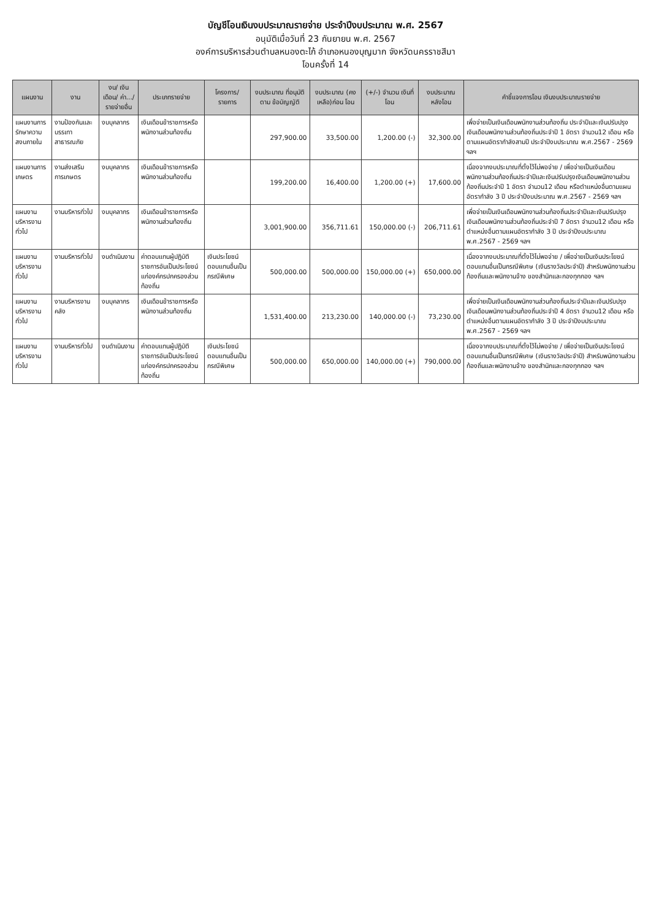บัญชีโอนเงินงบประมาณรายจ่าย ประจำปีงบประมาณ พ.ศ. 2567
อนุมัติเมื่อวันที่ 23 กันยายน พ.ศ. 2567
องค์การบริหารส่วนตำบลหนองตะไก้ อำเภอหนองบุญมาก จังหวัดนครราชสีมา
โอนครั้งที่ 14
| แผนงาน | งาน | งบ/ เงินเดือน/ ค่า.../ รายจ่ายอื่น | ประเภทรายจ่าย | โครงการ/ รายการ | งบประมาณ ที่อนุมัติตาม ข้อบัญญัติ | งบประมาณ (คงเหลือ)ก่อน โอน | (+/-) จำนวน เงินที่โอน | งบประมาณ หลังโอน | คำชี้แจงการโอน เงินงบประมาณรายจ่าย |
| --- | --- | --- | --- | --- | --- | --- | --- | --- | --- |
| แผนงานการรักษาความสงบภายใน | งานป้องกันและบรรเทาสาธารณภัย | งบบุคลากร | เงินเดือนข้าราชการหรือพนักงานส่วนท้องถิ่น | | 297,900.00 | 33,500.00 | 1,200.00 (-) | 32,300.00 | เพื่อจ่ายเป็นเงินเดือนพนักงานส่วนท้องถิ่น ประจำปีและเงินปรับปรุงเงินเดือนพนักงานส่วนท้องถิ่นประจำปี 1 อัตรา จำนวน12 เดือน หรือตามแผนอัตรากำลังสามปี ประจำปีงบประมาณ พ.ศ.2567 - 2569 ฯลฯ |
| แผนงานการเกษตร | งานส่งเสริมการเกษตร | งบบุคลากร | เงินเดือนข้าราชการหรือพนักงานส่วนท้องถิ่น | | 199,200.00 | 16,400.00 | 1,200.00 (+) | 17,600.00 | เนื่องจากงบประมาณที่ตั้งไว้ไม่พอจ่าย / เพื่อจ่ายเป็นเงินเดือนพนักงานส่วนท้องถิ่นประจำปีและเงินปรับปรุงเงินเดือนพนักงานส่วนท้องถิ่นประจำปี 1 อัตรา จำนวน12 เดือน หรือตำแหน่งอื่นตามแผนอัตรากำลัง 3 ปี ประจำปีงบประมาณ พ.ศ.2567 - 2569 ฯลฯ |
| แผนงานบริหารงานทั่วไป | งานบริหารทั่วไป | งบบุคลากร | เงินเดือนข้าราชการหรือพนักงานส่วนท้องถิ่น | | 3,001,900.00 | 356,711.61 | 150,000.00 (-) | 206,711.61 | เพื่อจ่ายเป็นเงินเดือนพนักงานส่วนท้องถิ่นประจำปีและเงินปรับปรุงเงินเดือนพนักงานส่วนท้องถิ่นประจำปี 7 อัตรา จำนวน12 เดือน หรือตำแหน่งอื่นตามแผนอัตรากำลัง 3 ปี ประจำปีงบประมาณ พ.ศ.2567 - 2569 ฯลฯ |
| แผนงานบริหารงานทั่วไป | งานบริหารทั่วไป | งบดำเนินงาน | ค่าตอบแทนผู้ปฏิบัติราชการอันเป็นประโยชน์แก่องค์กรปกครองส่วนท้องถิ่น | เงินประโยชน์ตอบแทนอื่นเป็นกรณีพิเศษ | 500,000.00 | 500,000.00 | 150,000.00 (+) | 650,000.00 | เนื่องจากงบประมาณที่ตั้งไว้ไม่พอจ่าย / เพื่อจ่ายเป็นเงินประโยชน์ตอบแทนอื่นเป็นกรณีพิเศษ (เงินรางวัลประจำปี) สำหรับพนักงานส่วนท้องถิ่นและพนักงานจ้าง ของสำนักและกองทุกกอง ฯลฯ |
| แผนงานบริหารงานทั่วไป | งานบริหารงานคลัง | งบบุคลากร | เงินเดือนข้าราชการหรือพนักงานส่วนท้องถิ่น | | 1,531,400.00 | 213,230.00 | 140,000.00 (-) | 73,230.00 | เพื่อจ่ายเป็นเงินเดือนพนักงานส่วนท้องถิ่นประจำปีและเงินปรับปรุงเงินเดือนพนักงานส่วนท้องถิ่นประจำปี 4 อัตรา จำนวน12 เดือน หรือตำแหน่งอื่นตามแผนอัตรากำลัง 3 ปี ประจำปีงบประมาณ พ.ศ.2567 - 2569 ฯลฯ |
| แผนงานบริหารงานทั่วไป | งานบริหารทั่วไป | งบดำเนินงาน | ค่าตอบแทนผู้ปฏิบัติราชการอันเป็นประโยชน์แก่องค์กรปกครองส่วนท้องถิ่น | เงินประโยชน์ตอบแทนอื่นเป็นกรณีพิเศษ | 500,000.00 | 650,000.00 | 140,000.00 (+) | 790,000.00 | เนื่องจากงบประมาณที่ตั้งไว้ไม่พอจ่าย / เพื่อจ่ายเป็นเงินประโยชน์ตอบแทนอื่นเป็นกรณีพิเศษ (เงินรางวัลประจำปี) สำหรับพนักงานส่วนท้องถิ่นและพนักงานจ้าง ของสำนักและกองทุกกอง ฯลฯ |